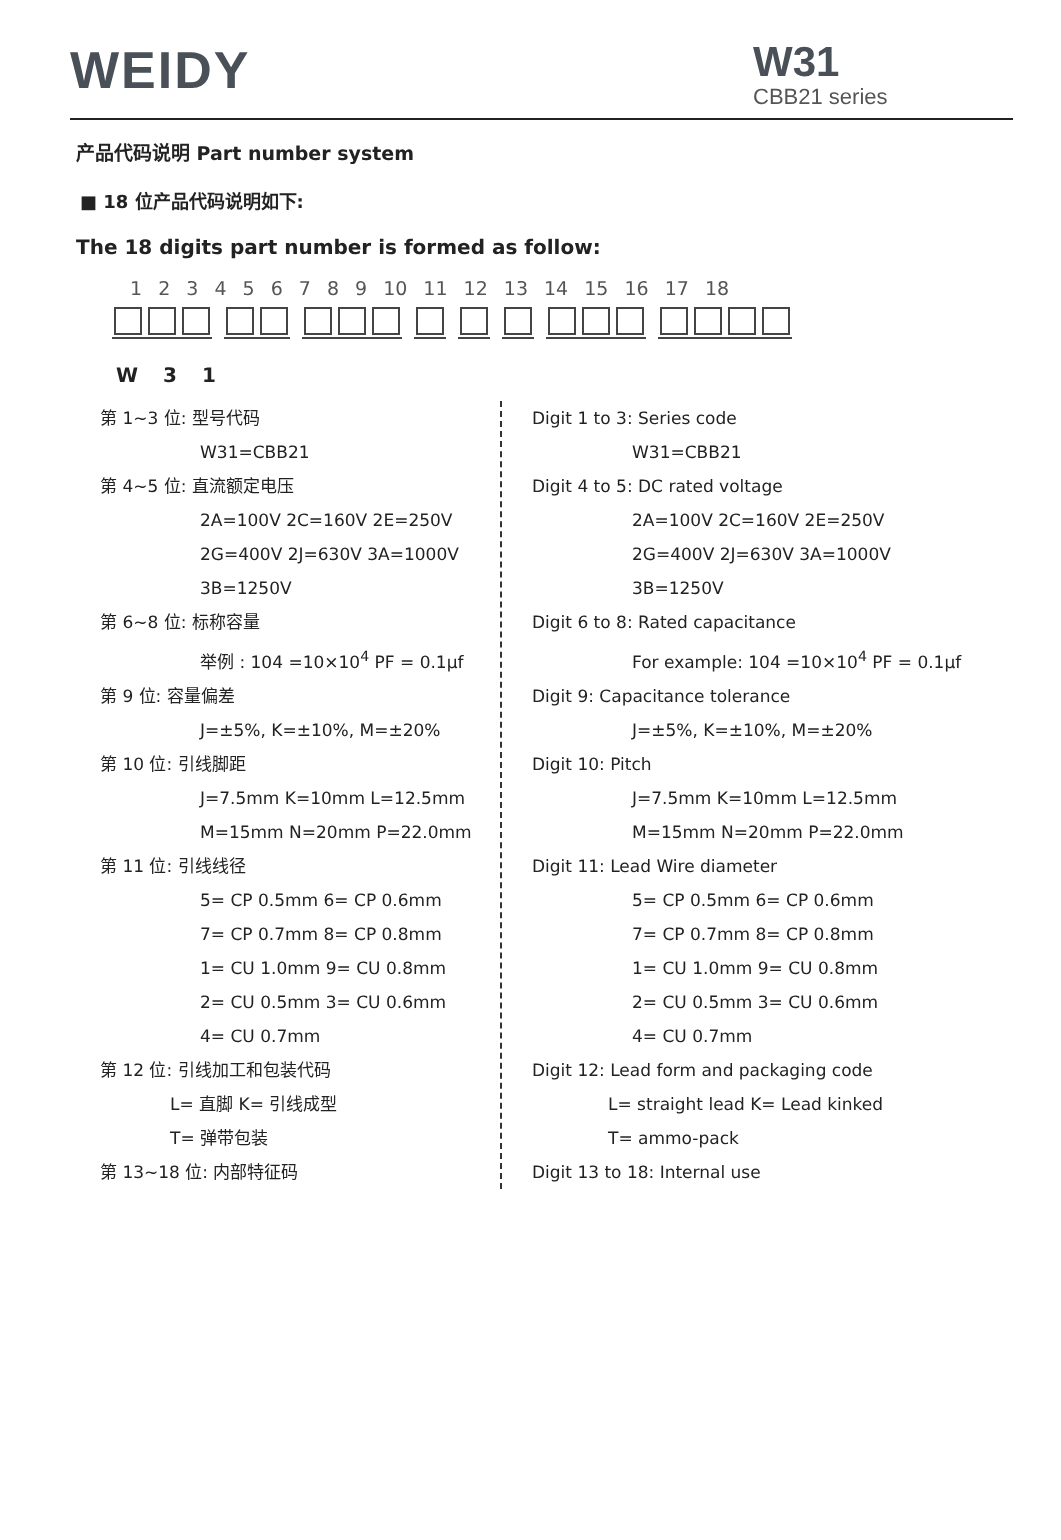WEIDY
W31
CBB21 series
产品代码说明 Part number system
■ 18 位产品代码说明如下:
The 18 digits part number is formed as follow:
1 2 3 4 5 6 7 8 9 10 11 12 13 14 15 16 17 18
W 3 1
第 1~3 位: 型号代码
W31=CBB21
第 4~5 位: 直流额定电压
2A=100V 2C=160V 2E=250V
2G=400V 2J=630V 3A=1000V
3B=1250V
第 6~8 位: 标称容量
举例 : 104 =10×10<sup>4</sup> PF = 0.1μf
第 9 位: 容量偏差
J=±5%, K=±10%, M=±20%
第 10 位: 引线脚距
J=7.5mm K=10mm L=12.5mm
M=15mm N=20mm P=22.0mm
第 11 位: 引线线径
5= CP 0.5mm 6= CP 0.6mm
7= CP 0.7mm 8= CP 0.8mm
1= CU 1.0mm 9= CU 0.8mm
2= CU 0.5mm 3= CU 0.6mm
4= CU 0.7mm
第 12 位: 引线加工和包装代码
L= 直脚 K= 引线成型
T= 弹带包装
第 13~18 位: 内部特征码
Digit 1 to 3: Series code
W31=CBB21
Digit 4 to 5: DC rated voltage
2A=100V 2C=160V 2E=250V
2G=400V 2J=630V 3A=1000V
3B=1250V
Digit 6 to 8: Rated capacitance
For example: 104 =10×10<sup>4</sup> PF = 0.1μf
Digit 9: Capacitance tolerance
J=±5%, K=±10%, M=±20%
Digit 10: Pitch
J=7.5mm K=10mm L=12.5mm
M=15mm N=20mm P=22.0mm
Digit 11: Lead Wire diameter
5= CP 0.5mm 6= CP 0.6mm
7= CP 0.7mm 8= CP 0.8mm
1= CU 1.0mm 9= CU 0.8mm
2= CU 0.5mm 3= CU 0.6mm
4= CU 0.7mm
Digit 12: Lead form and packaging code
L= straight lead K= Lead kinked
T= ammo-pack
Digit 13 to 18: Internal use